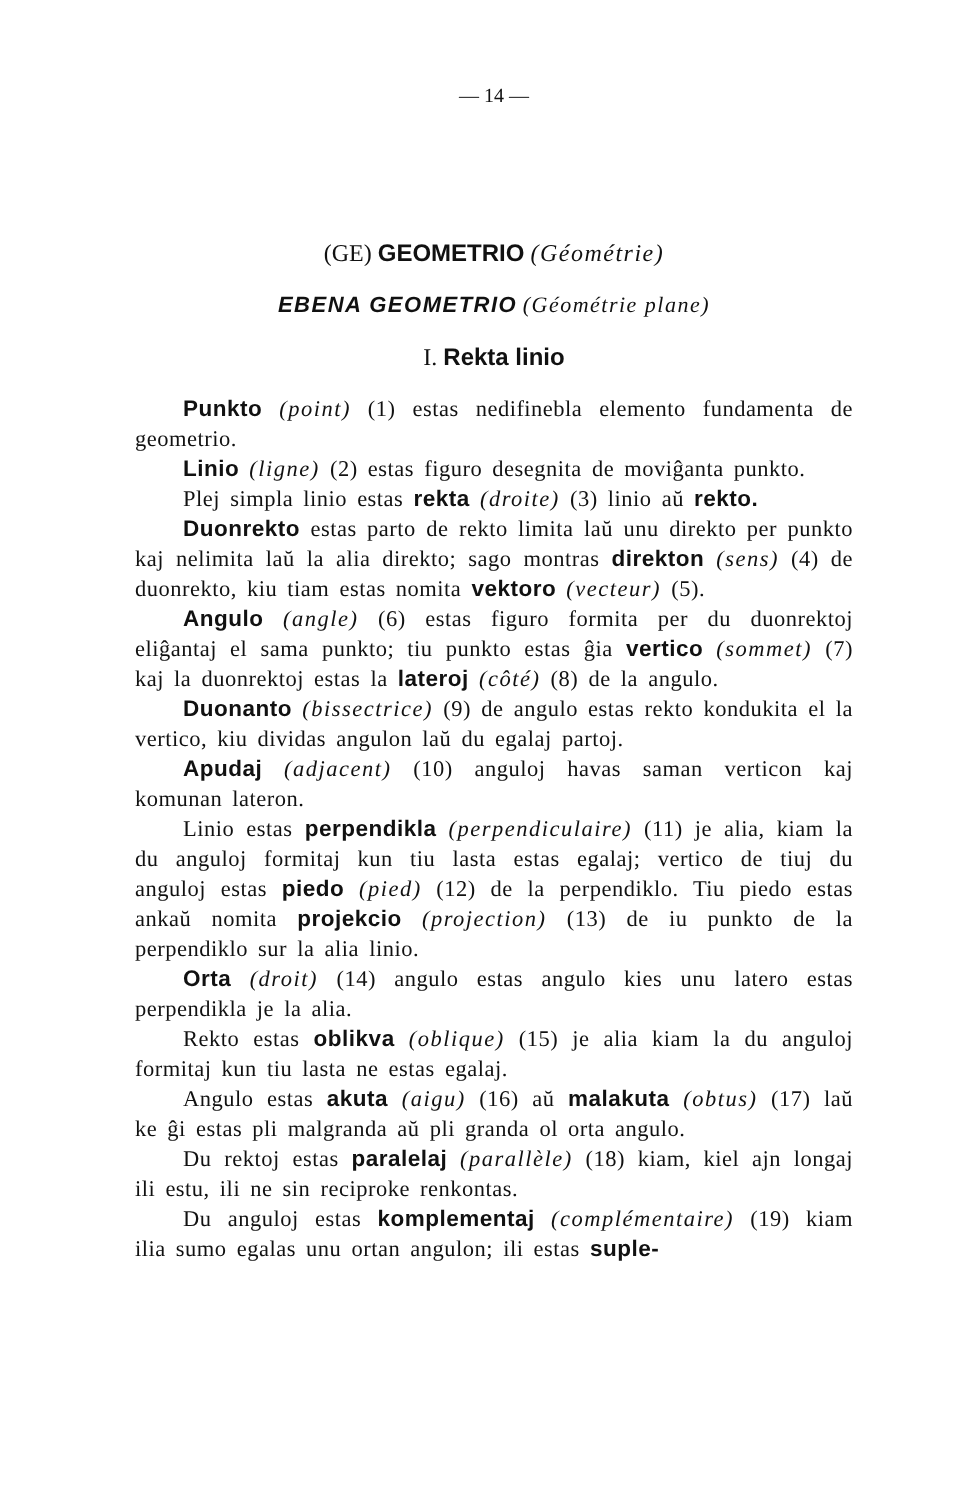— 14 —
(GE) GEOMETRIO (Géométrie)
EBENA GEOMETRIO (Géométrie plane)
I. Rekta linio
Punkto (point) (1) estas nedifinebla elemento fundamenta de geometrio.
Linio (ligne) (2) estas figuro desegnita de moviĝanta punkto.
Plej simpla linio estas rekta (droite) (3) linio aŭ rekto.
Duonrekto estas parto de rekto limita laŭ unu direkto per punkto kaj nelimita laŭ la alia direkto; sago montras direkton (sens) (4) de duonrekto, kiu tiam estas nomita vektoro (vecteur) (5).
Angulo (angle) (6) estas figuro formita per du duonrektoj eliĝantaj el sama punkto; tiu punkto estas ĝia vertico (sommet) (7) kaj la duonrektoj estas la lateroj (côté) (8) de la angulo.
Duonanto (bissectrice) (9) de angulo estas rekto kondukita el la vertico, kiu dividas angulon laŭ du egalaj partoj.
Apudaj (adjacent) (10) anguloj havas saman verticon kaj komunan lateron.
Linio estas perpendikla (perpendiculaire) (11) je alia, kiam la du anguloj formitaj kun tiu lasta estas egalaj; vertico de tiuj du anguloj estas piedo (pied) (12) de la perpendiklo. Tiu piedo estas ankaŭ nomita projekcio (projection) (13) de iu punkto de la perpendiklo sur la alia linio.
Orta (droit) (14) angulo estas angulo kies unu latero estas perpendikla je la alia.
Rekto estas oblikva (oblique) (15) je alia kiam la du anguloj formitaj kun tiu lasta ne estas egalaj.
Angulo estas akuta (aigu) (16) aŭ malakuta (obtus) (17) laŭ ke ĝi estas pli malgranda aŭ pli granda ol orta angulo.
Du rektoj estas paralelaj (parallèle) (18) kiam, kiel ajn longaj ili estu, ili ne sin reciproke renkontas.
Du anguloj estas komplementaj (complémentaire) (19) kiam ilia sumo egalas unu ortan angulon; ili estas suple-